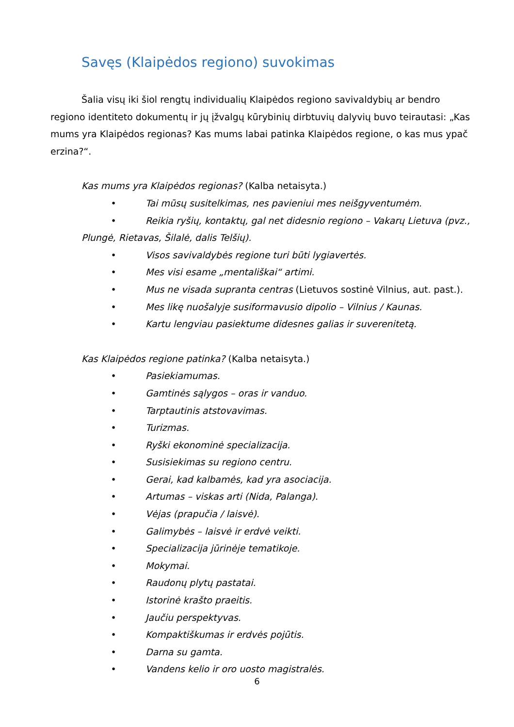Savęs (Klaipėdos regiono) suvokimas
Šalia visų iki šiol rengtų individualių Klaipėdos regiono savivaldybių ar bendro regiono identiteto dokumentų ir jų įžvalgų kūrybinių dirbtuvių dalyvių buvo teirautasi: „Kas mums yra Klaipėdos regionas? Kas mums labai patinka Klaipėdos regione, o kas mus ypač erzina?“.
Kas mums yra Klaipėdos regionas? (Kalba netaisyta.)
• Tai mūsų susitelkimas, nes pavieniui mes neišgyventumėm.
• Reikia ryšių, kontaktų, gal net didesnio regiono – Vakarų Lietuva (pvz.,
Plungė, Rietavas, Šilalė, dalis Telšių).
• Visos savivaldybės regione turi būti lygiavertės.
• Mes visi esame „mentališkai“ artimi.
• Mus ne visada supranta centras (Lietuvos sostinė Vilnius, aut. past.).
• Mes likę nuošalyje susiformavusio dipolio – Vilnius / Kaunas.
• Kartu lengviau pasiektume didesnes galias ir suverenitetą.
Kas Klaipėdos regione patinka? (Kalba netaisyta.)
• Pasiekiamumas.
• Gamtinės sąlygos – oras ir vanduo.
• Tarptautinis atstovavimas.
• Turizmas.
• Ryški ekonominė specializacija.
• Susisiekimas su regiono centru.
• Gerai, kad kalbamės, kad yra asociacija.
• Artumas – viskas arti (Nida, Palanga).
• Vėjas (prapučia / laisvė).
• Galimybės – laisvė ir erdvė veikti.
• Specializacija jūrinėje tematikoje.
• Mokymai.
• Raudonų plytų pastatai.
• Istorinė krašto praeitis.
• Jaučiu perspektyvas.
• Kompaktiškumas ir erdvės pojūtis.
• Darna su gamta.
• Vandens kelio ir oro uosto magistralės.
6